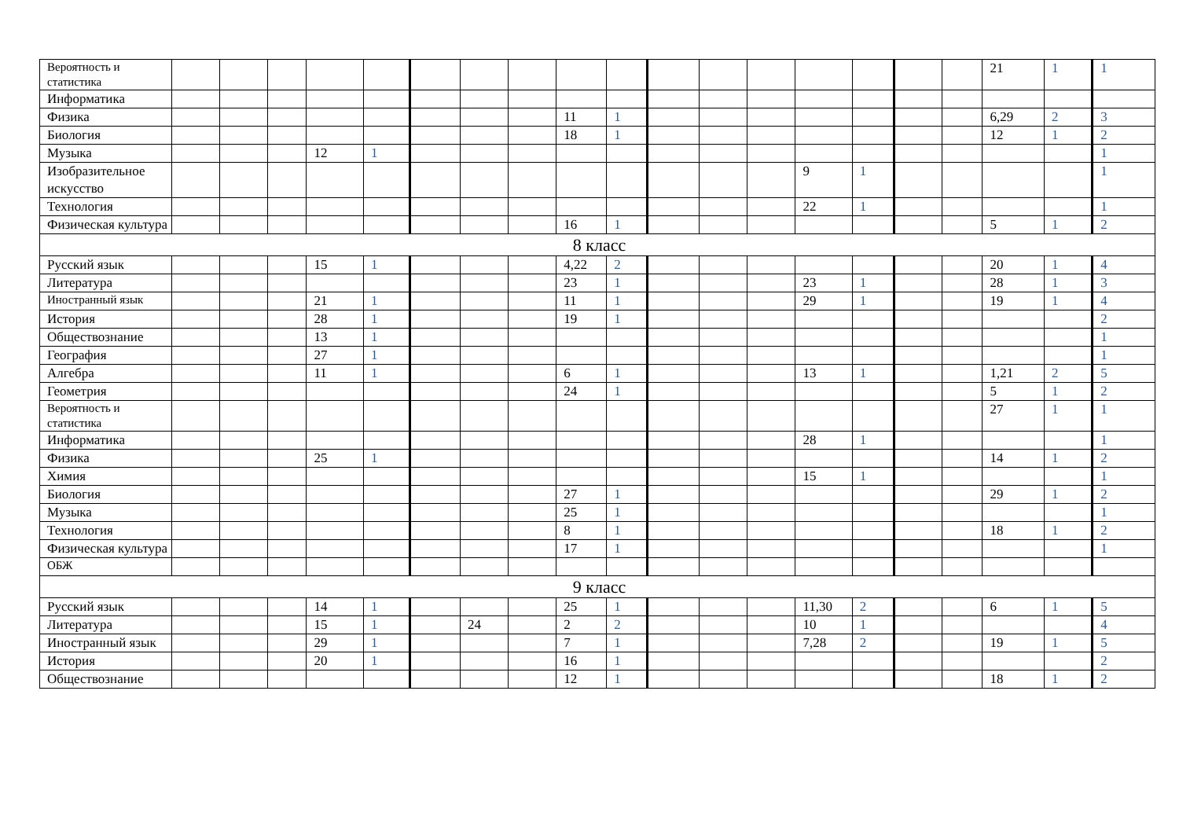| Вероятность и статистика | | | | | | | | | | | | | | | | | | 21 | 1 | 1 |
| Информатика | | | | | | | | | | | | | | | | | | | | |
| Физика | | | | | | | | | 11 | 1 | | | | | | | | 6,29 | 2 | 3 |
| Биология | | | | | | | | | 18 | 1 | | | | | | | | 12 | 1 | 2 |
| Музыка | | | | 12 | 1 | | | | | | | | | | | | | | | 1 |
| Изобразительное искусство | | | | | | | | | | | | | | 9 | 1 | | | | | 1 |
| Технология | | | | | | | | | | | | | | 22 | 1 | | | | | 1 |
| Физическая культура | | | | | | | | | 16 | 1 | | | | | | | | 5 | 1 | 2 |
| 8 класс | | | | | | | | | | | | | | | | | | | | |
| Русский язык | | | | 15 | 1 | | | | 4,22 | 2 | | | | | | | | 20 | 1 | 4 |
| Литература | | | | | | | | | 23 | 1 | | | | 23 | 1 | | | 28 | 1 | 3 |
| Иностранный язык | | | | 21 | 1 | | | | 11 | 1 | | | | 29 | 1 | | | 19 | 1 | 4 |
| История | | | | 28 | 1 | | | | 19 | 1 | | | | | | | | | | 2 |
| Обществознание | | | | 13 | 1 | | | | | | | | | | | | | | | 1 |
| География | | | | 27 | 1 | | | | | | | | | | | | | | | 1 |
| Алгебра | | | | 11 | 1 | | | | 6 | 1 | | | | 13 | 1 | | | 1,21 | 2 | 5 |
| Геометрия | | | | | | | | | 24 | 1 | | | | | | | | 5 | 1 | 2 |
| Вероятность и статистика | | | | | | | | | | | | | | | | | | 27 | 1 | 1 |
| Информатика | | | | | | | | | | | | | | 28 | 1 | | | | | 1 |
| Физика | | | | 25 | 1 | | | | | | | | | | | | | 14 | 1 | 2 |
| Химия | | | | | | | | | | | | | | 15 | 1 | | | | | 1 |
| Биология | | | | | | | | | 27 | 1 | | | | | | | | 29 | 1 | 2 |
| Музыка | | | | | | | | | 25 | 1 | | | | | | | | | | 1 |
| Технология | | | | | | | | | 8 | 1 | | | | | | | | 18 | 1 | 2 |
| Физическая культура | | | | | | | | | 17 | 1 | | | | | | | | | | 1 |
| ОБЖ | | | | | | | | | | | | | | | | | | | | |
| 9 класс | | | | | | | | | | | | | | | | | | | | |
| Русский язык | | | | 14 | 1 | | | | 25 | 1 | | | | 11,30 | 2 | | | 6 | 1 | 5 |
| Литература | | | | 15 | 1 | | 24 | | 2 | 2 | | | | 10 | 1 | | | | | 4 |
| Иностранный язык | | | | 29 | 1 | | | | 7 | 1 | | | | 7,28 | 2 | | | 19 | 1 | 5 |
| История | | | | 20 | 1 | | | | 16 | 1 | | | | | | | | | | 2 |
| Обществознание | | | | | | | | | 12 | 1 | | | | | | | | 18 | 1 | 2 |